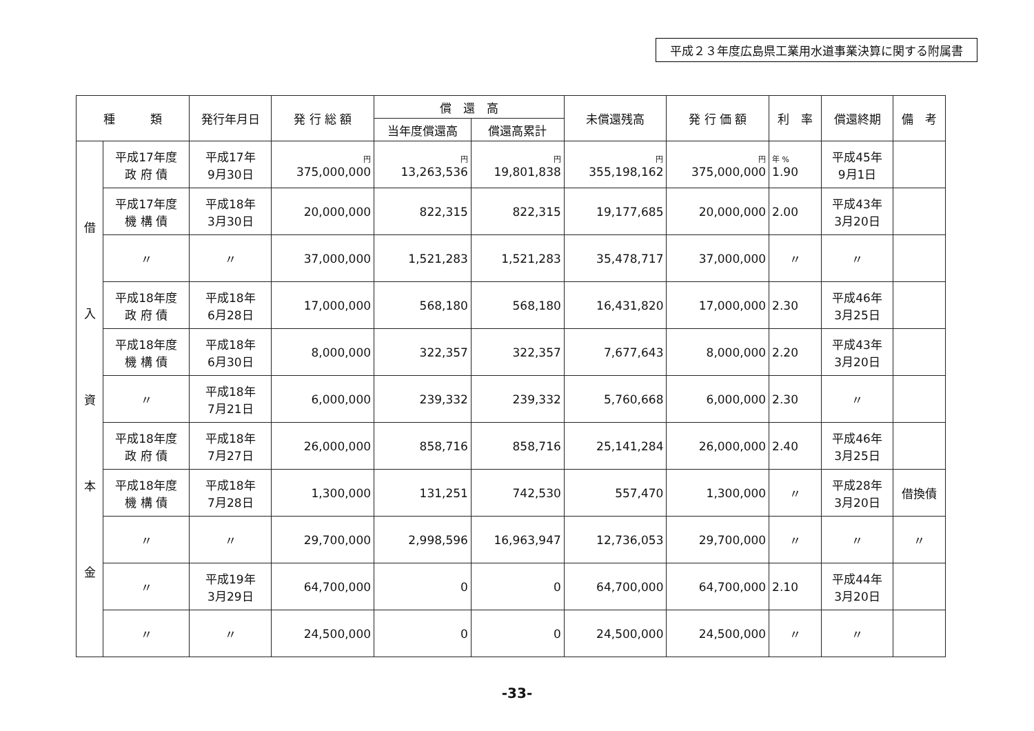平成２３年度広島県工業用水道事業決算に関する附属書
| 種 類 | | 発行年月日 | 発 行 総 額 | 償 還 高 | | 未償還残高 | 発 行 価 額 | 利 率 | 償還終期 | 備 考 |
| --- | --- | --- | --- | --- | --- | --- | --- | --- | --- | --- |
| | | | | 当年度償還高 | 償還高累計 | | | | | |
| 借 入 資 本 金 | 平成17年度 政 府 債 | 平成17年 9月30日 | 円 375,000,000 | 円 13,263,536 | 円 19,801,838 | 円 355,198,162 | 円 375,000,000 | 年 % 1.90 | 平成45年 9月1日 | |
| | 平成17年度 機 構 債 | 平成18年 3月30日 | 20,000,000 | 822,315 | 822,315 | 19,177,685 | 20,000,000 | 2.00 | 平成43年 3月20日 | |
| | 〃 | 〃 | 37,000,000 | 1,521,283 | 1,521,283 | 35,478,717 | 37,000,000 | 〃 | 〃 | |
| | 平成18年度 政 府 債 | 平成18年 6月28日 | 17,000,000 | 568,180 | 568,180 | 16,431,820 | 17,000,000 | 2.30 | 平成46年 3月25日 | |
| | 平成18年度 機 構 債 | 平成18年 6月30日 | 8,000,000 | 322,357 | 322,357 | 7,677,643 | 8,000,000 | 2.20 | 平成43年 3月20日 | |
| | 〃 | 平成18年 7月21日 | 6,000,000 | 239,332 | 239,332 | 5,760,668 | 6,000,000 | 2.30 | 〃 | |
| | 平成18年度 政 府 債 | 平成18年 7月27日 | 26,000,000 | 858,716 | 858,716 | 25,141,284 | 26,000,000 | 2.40 | 平成46年 3月25日 | |
| | 平成18年度 機 構 債 | 平成18年 7月28日 | 1,300,000 | 131,251 | 742,530 | 557,470 | 1,300,000 | 〃 | 平成28年 3月20日 | 借換債 |
| | 〃 | 〃 | 29,700,000 | 2,998,596 | 16,963,947 | 12,736,053 | 29,700,000 | 〃 | 〃 | 〃 |
| | 〃 | 平成19年 3月29日 | 64,700,000 | 0 | 0 | 64,700,000 | 64,700,000 | 2.10 | 平成44年 3月20日 | |
| | 〃 | 〃 | 24,500,000 | 0 | 0 | 24,500,000 | 24,500,000 | 〃 | 〃 | |
-33-